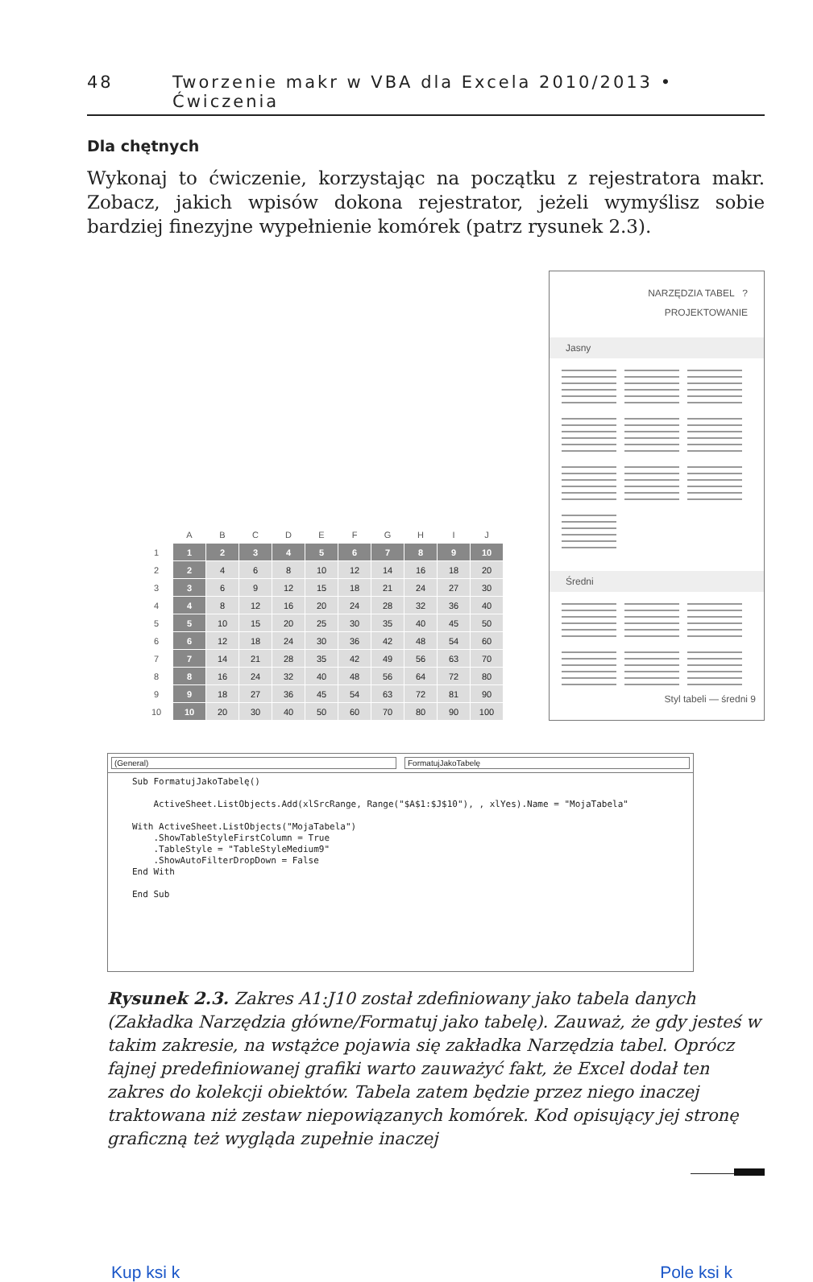48 Tworzenie makr w VBA dla Excela 2010/2013 • Ćwiczenia
Dla chętnych
Wykonaj to ćwiczenie, korzystając na początku z rejestratora makr. Zobacz, jakich wpisów dokona rejestrator, jeżeli wymyślisz sobie bardziej finezyjne wypełnienie komórek (patrz rysunek 2.3).
| | A | B | C | D | E | F | G | H | I | J |
| --- | --- | --- | --- | --- | --- | --- | --- | --- | --- | --- |
| 1 | 1 | 2 | 3 | 4 | 5 | 6 | 7 | 8 | 9 | 10 |
| 2 | 2 | 4 | 6 | 8 | 10 | 12 | 14 | 16 | 18 | 20 |
| 3 | 3 | 6 | 9 | 12 | 15 | 18 | 21 | 24 | 27 | 30 |
| 4 | 4 | 8 | 12 | 16 | 20 | 24 | 28 | 32 | 36 | 40 |
| 5 | 5 | 10 | 15 | 20 | 25 | 30 | 35 | 40 | 45 | 50 |
| 6 | 6 | 12 | 18 | 24 | 30 | 36 | 42 | 48 | 54 | 60 |
| 7 | 7 | 14 | 21 | 28 | 35 | 42 | 49 | 56 | 63 | 70 |
| 8 | 8 | 16 | 24 | 32 | 40 | 48 | 56 | 64 | 72 | 80 |
| 9 | 9 | 18 | 27 | 36 | 45 | 54 | 63 | 72 | 81 | 90 |
| 10 | 10 | 20 | 30 | 40 | 50 | 60 | 70 | 80 | 90 | 100 |
NARZĘDZIA TABEL ?
PROJEKTOWANIE
Jasny
Średni
Styl tabeli — średni 9
(General) FormatujJakoTabelę
Sub FormatujJakoTabelę()

    ActiveSheet.ListObjects.Add(xlSrcRange, Range("$A$1:$J$10"), , xlYes).Name = "MojaTabela"

With ActiveSheet.ListObjects("MojaTabela")
    .ShowTableStyleFirstColumn = True
    .TableStyle = "TableStyleMedium9"
    .ShowAutoFilterDropDown = False
End With

End Sub
Rysunek 2.3. Zakres A1:J10 został zdefiniowany jako tabela danych (Zakładka Narzędzia główne/Formatuj jako tabelę). Zauważ, że gdy jesteś w takim zakresie, na wstążce pojawia się zakładka Narzędzia tabel. Oprócz fajnej predefiniowanej grafiki warto zauważyć fakt, że Excel dodał ten zakres do kolekcji obiektów. Tabela zatem będzie przez niego inaczej traktowana niż zestaw niepowiązanych komórek. Kod opisujący jej stronę graficzną też wygląda zupełnie inaczej
Kup ksi k Pole ksi k